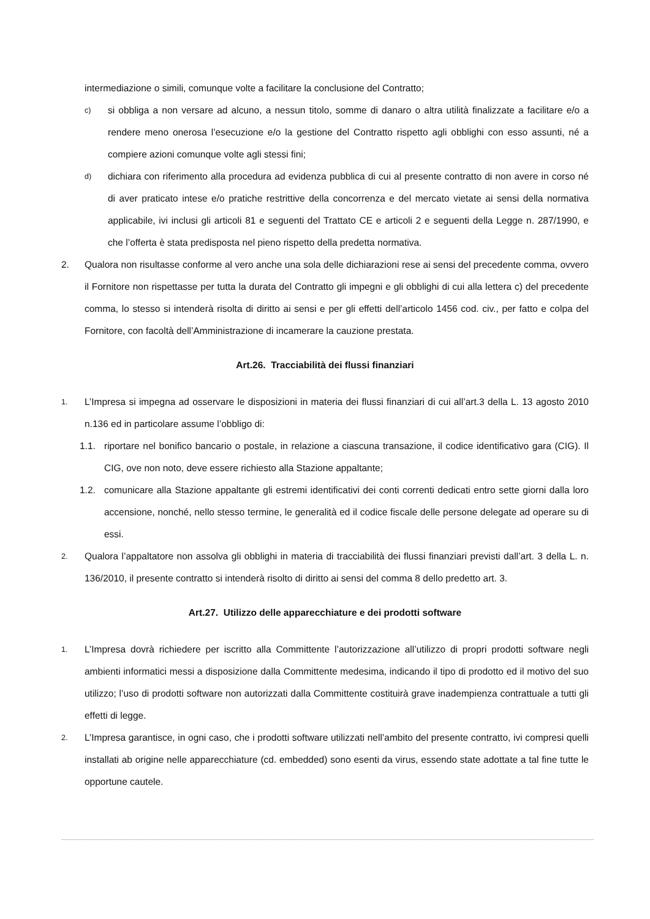intermediazione o simili, comunque volte a facilitare la conclusione del Contratto;
c)
si obbliga a non versare ad alcuno, a nessun titolo, somme di danaro o altra utilità finalizzate a facilitare e/o a rendere meno onerosa l’esecuzione e/o la gestione del Contratto rispetto agli obblighi con esso assunti, né a compiere azioni comunque volte agli stessi fini;
d)
dichiara con riferimento alla procedura ad evidenza pubblica di cui al presente contratto di non avere in corso né di aver praticato intese e/o pratiche restrittive della concorrenza e del mercato vietate ai sensi della normativa applicabile, ivi inclusi gli articoli 81 e seguenti del Trattato CE e articoli 2 e seguenti della Legge n. 287/1990, e che l’offerta è stata predisposta nel pieno rispetto della predetta normativa.
2. Qualora non risultasse conforme al vero anche una sola delle dichiarazioni rese ai sensi del precedente comma, ovvero il Fornitore non rispettasse per tutta la durata del Contratto gli impegni e gli obblighi di cui alla lettera c) del precedente comma, lo stesso si intenderà risolta di diritto ai sensi e per gli effetti dell’articolo 1456 cod. civ., per fatto e colpa del Fornitore, con facoltà dell’Amministrazione di incamerare la cauzione prestata.
Art.26. Tracciabilità dei flussi finanziari
1.
L’Impresa si impegna ad osservare le disposizioni in materia dei flussi finanziari di cui all’art.3 della L. 13 agosto 2010 n.136 ed in particolare assume l’obbligo di:
1.1. riportare nel bonifico bancario o postale, in relazione a ciascuna transazione, il codice identificativo gara (CIG). Il CIG, ove non noto, deve essere richiesto alla Stazione appaltante;
1.2. comunicare alla Stazione appaltante gli estremi identificativi dei conti correnti dedicati entro sette giorni dalla loro accensione, nonché, nello stesso termine, le generalità ed il codice fiscale delle persone delegate ad operare su di essi.
2.
Qualora l’appaltatore non assolva gli obblighi in materia di tracciabilità dei flussi finanziari previsti dall’art. 3 della L. n. 136/2010, il presente contratto si intenderà risolto di diritto ai sensi del comma 8 dello predetto art. 3.
Art.27. Utilizzo delle apparecchiature e dei prodotti software
1.
L’Impresa dovrà richiedere per iscritto alla Committente l’autorizzazione all’utilizzo di propri prodotti software negli ambienti informatici messi a disposizione dalla Committente medesima, indicando il tipo di prodotto ed il motivo del suo utilizzo; l’uso di prodotti software non autorizzati dalla Committente costituirà grave inadempienza contrattuale a tutti gli effetti di legge.
2.
L’Impresa garantisce, in ogni caso, che i prodotti software utilizzati nell’ambito del presente contratto, ivi compresi quelli installati ab origine nelle apparecchiature (cd. embedded) sono esenti da virus, essendo state adottate a tal fine tutte le opportune cautele.